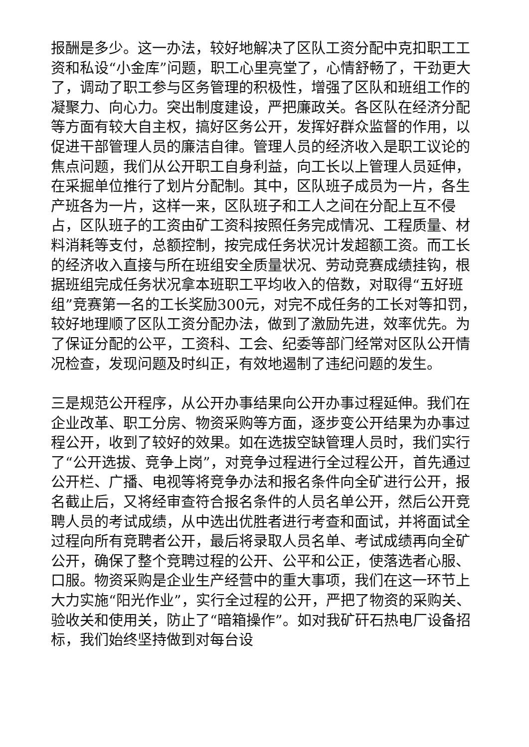报酬是多少。这一办法，较好地解决了区队工资分配中克扣职工工资和私设“小金库”问题，职工心里亮堂了，心情舒畅了，干劲更大了，调动了职工参与区务管理的积极性，增强了区队和班组工作的凝聚力、向心力。突出制度建设，严把廉政关。各区队在经济分配等方面有较大自主权，搞好区务公开，发挥好群众监督的作用，以促进干部管理人员的廉洁自律。管理人员的经济收入是职工议论的焦点问题，我们从公开职工自身利益，向工长以上管理人员延伸，在采掘单位推行了划片分配制。其中，区队班子成员为一片，各生产班各为一片，这样一来，区队班子和工人之间在分配上互不侵占，区队班子的工资由矿工资科按照任务完成情况、工程质量、材料消耗等支付，总额控制，按完成任务状况计发超额工资。而工长的经济收入直接与所在班组安全质量状况、劳动竞赛成绩挂钩，根据班组完成任务状况拿本班职工平均收入的倍数，对取得“五好班组”竞赛第一名的工长奖励300元，对完不成任务的工长对等扣罚，较好地理顺了区队工资分配办法，做到了激励先进，效率优先。为了保证分配的公平，工资科、工会、纪委等部门经常对区队公开情况检查，发现问题及时纠正，有效地遏制了违纪问题的发生。
三是规范公开程序，从公开办事结果向公开办事过程延伸。我们在企业改革、职工分房、物资采购等方面，逐步变公开结果为办事过程公开，收到了较好的效果。如在选拔空缺管理人员时，我们实行了“公开选拔、竞争上岗”，对竞争过程进行全过程公开，首先通过公开栏、广播、电视等将竞争办法和报名条件向全矿进行公开，报名截止后，又将经审查符合报名条件的人员名单公开，然后公开竞聘人员的考试成绩，从中选出优胜者进行考查和面试，并将面试全过程向所有竞聘者公开，最后将录取人员名单、考试成绩再向全矿公开，确保了整个竞聘过程的公开、公平和公正，使落选者心服、口服。物资采购是企业生产经营中的重大事项，我们在这一环节上大力实施“阳光作业”，实行全过程的公开，严把了物资的采购关、验收关和使用关，防止了“暗箱操作”。如对我矿矸石热电厂设备招标，我们始终坚持做到对每台设